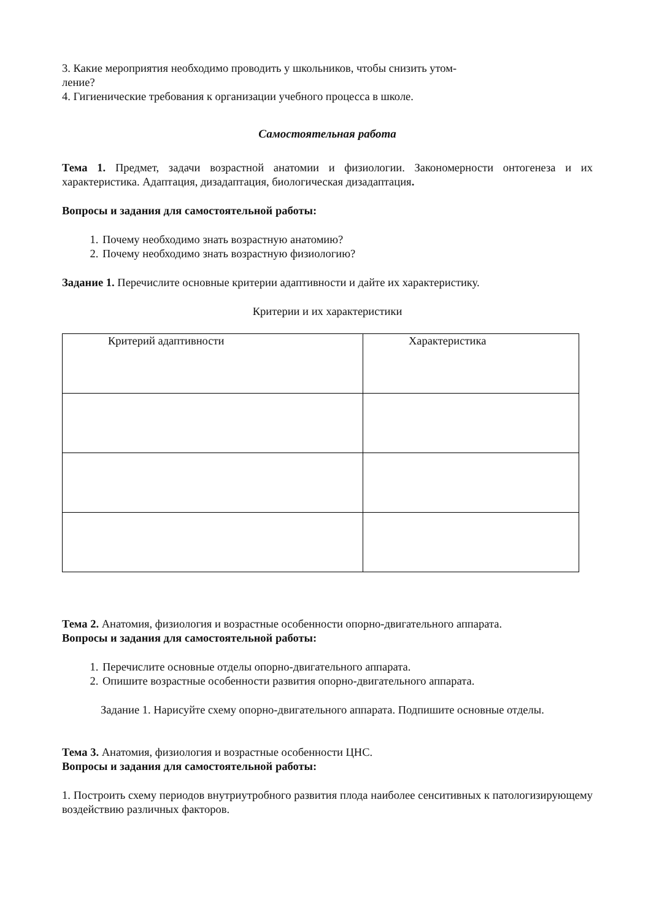3. Какие мероприятия необходимо проводить у школьников, чтобы снизить утом-
ление?
4. Гигиенические требования к организации учебного процесса в школе.
Самостоятельная работа
Тема 1. Предмет, задачи возрастной анатомии и физиологии. Закономерности онтогенеза и их характеристика. Адаптация, дизадаптация, биологическая дизадаптация.
Вопросы и задания для самостоятельной работы:
1. Почему необходимо знать возрастную анатомию?
2. Почему необходимо знать возрастную физиологию?
Задание 1. Перечислите основные критерии адаптивности и дайте их характеристику.
Критерии и их характеристики
| Критерий адаптивности | Характеристика |
Тема 2. Анатомия, физиология и возрастные особенности опорно-двигательного аппарата.
Вопросы и задания для самостоятельной работы:
1. Перечислите основные отделы опорно-двигательного аппарата.
2. Опишите возрастные особенности развития опорно-двигательного аппарата.
Задание 1. Нарисуйте схему опорно-двигательного аппарата. Подпишите основные отделы.
Тема 3. Анатомия, физиология и возрастные особенности ЦНС.
Вопросы и задания для самостоятельной работы:
1. Построить схему периодов внутриутробного развития плода наиболее сенситивных к патологизирующему воздействию различных факторов.